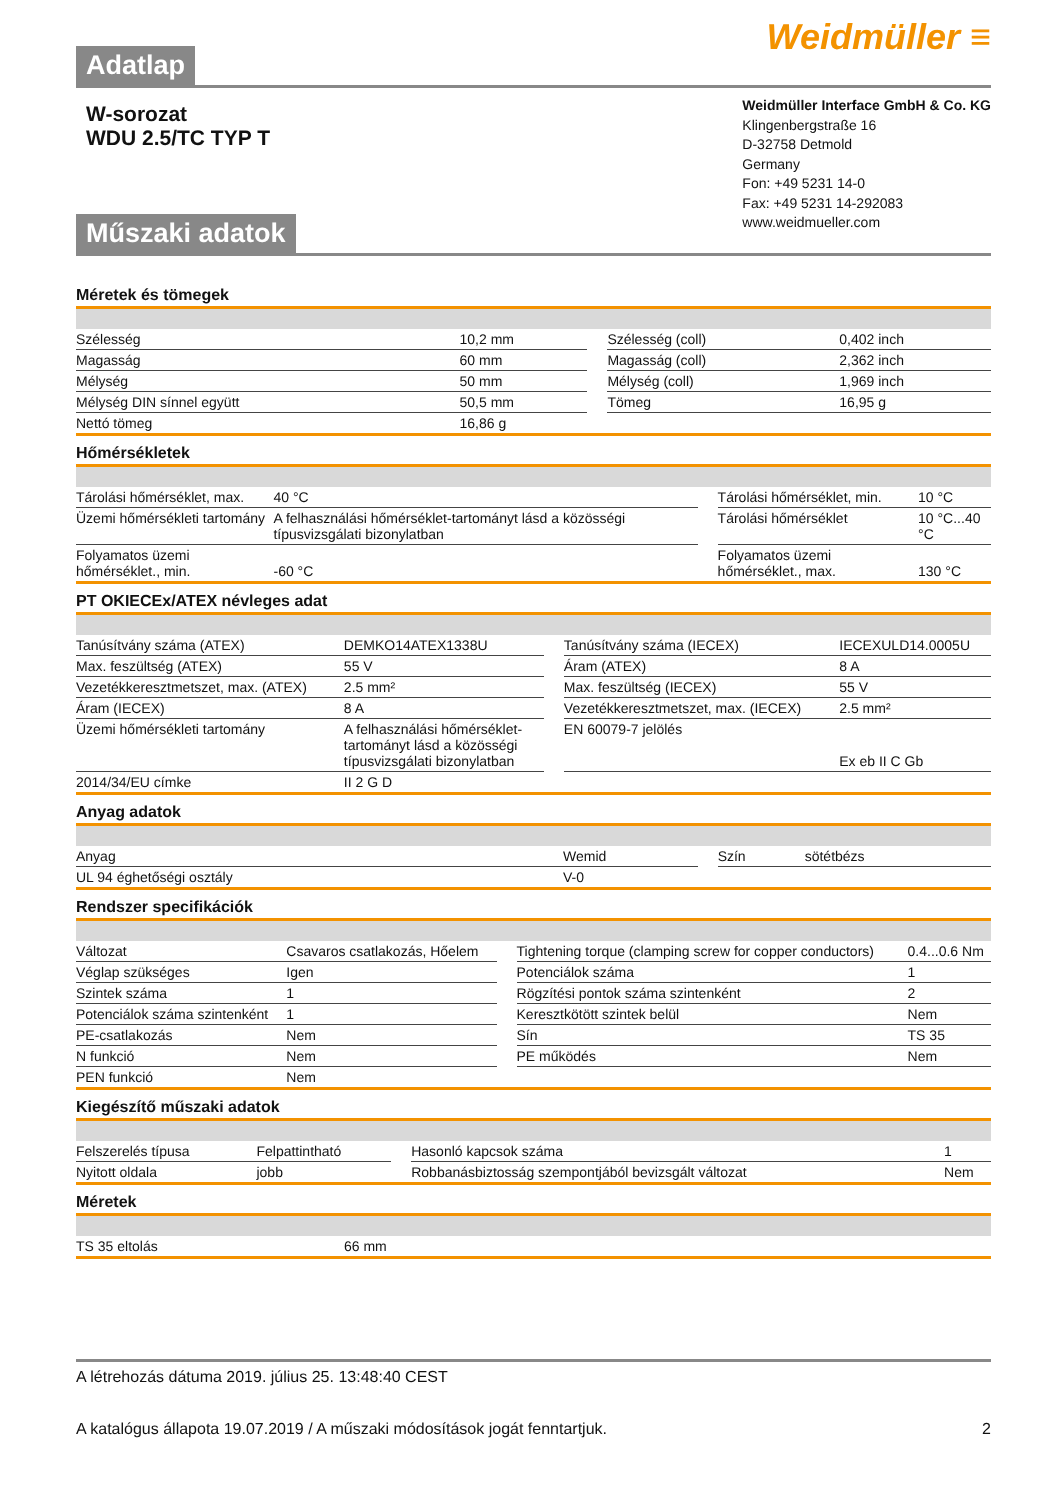Adatlap
Weidmüller ≡
W-sorozat
WDU 2.5/TC TYP T
Műszaki adatok
Weidmüller Interface GmbH & Co. KG
Klingenbergstraße 16
D-32758 Detmold
Germany
Fon: +49 5231 14-0
Fax: +49 5231 14-292083
www.weidmueller.com
Méretek és tömegek
| Szélesség | 10,2 mm | | Szélesség (coll) | 0,402 inch |
| Magasság | 60 mm | | Magasság (coll) | 2,362 inch |
| Mélység | 50 mm | | Mélység (coll) | 1,969 inch |
| Mélység DIN sínnel együtt | 50,5 mm | | Tömeg | 16,95 g |
| Nettó tömeg | 16,86 g | | | |
Hőmérsékletek
| Tárolási hőmérséklet, max. | 40 °C | | Tárolási hőmérséklet, min. | 10 °C |
| Üzemi hőmérsékleti tartomány | A felhasználási hőmérséklet-tartományt lásd a közösségi típusvizsgálati bizonylatban | | Tárolási hőmérséklet | 10 °C...40 °C |
| Folyamatos üzemi hőmérséklet., min. | -60 °C | | Folyamatos üzemi hőmérséklet., max. | 130 °C |
PT OKIECEx/ATEX névleges adat
| Tanúsítvány száma (ATEX) | DEMKO14ATEX1338U | | Tanúsítvány száma (IECEX) | IECEXULD14.0005U |
| Max. feszültség (ATEX) | 55 V | | Áram (ATEX) | 8 A |
| Vezetékkeresztmetszet, max. (ATEX) | 2.5 mm² | | Max. feszültség (IECEX) | 55 V |
| Áram (IECEX) | 8 A | | Vezetékkeresztmetszet, max. (IECEX) | 2.5 mm² |
| Üzemi hőmérsékleti tartomány | A felhasználási hőmérséklet-tartományt lásd a közösségi típusvizsgálati bizonylatban | | EN 60079-7 jelölés | Ex eb II C Gb |
| 2014/34/EU címke | II 2 G D | | | |
Anyag adatok
| Anyag | Wemid | | Szín | sötétbézs |
| UL 94 éghetőségi osztály | V-0 | | | |
Rendszer specifikációk
| Változat | Csavaros csatlakozás, Hőelem | | Tightening torque (clamping screw for copper conductors) | 0.4...0.6 Nm |
| Véglap szükséges | Igen | | Potenciálok száma | 1 |
| Szintek száma | 1 | | Rögzítési pontok száma szintenként | 2 |
| Potenciálok száma szintenként | 1 | | Keresztkötött szintek belül | Nem |
| PE-csatlakozás | Nem | | Sín | TS 35 |
| N funkció | Nem | | PE működés | Nem |
| PEN funkció | Nem | | | |
Kiegészítő műszaki adatok
| Felszerelés típusa | Felpattintható | | Hasonló kapcsok száma | 1 |
| Nyitott oldala | jobb | | Robbanásbiztosság szempontjából bevizsgált változat | Nem |
Méretek
| TS 35 eltolás | 66 mm |
A létrehozás dátuma 2019. július 25. 13:48:40 CEST
A katalógus állapota 19.07.2019 / A műszaki módosítások jogát fenntartjuk. 2